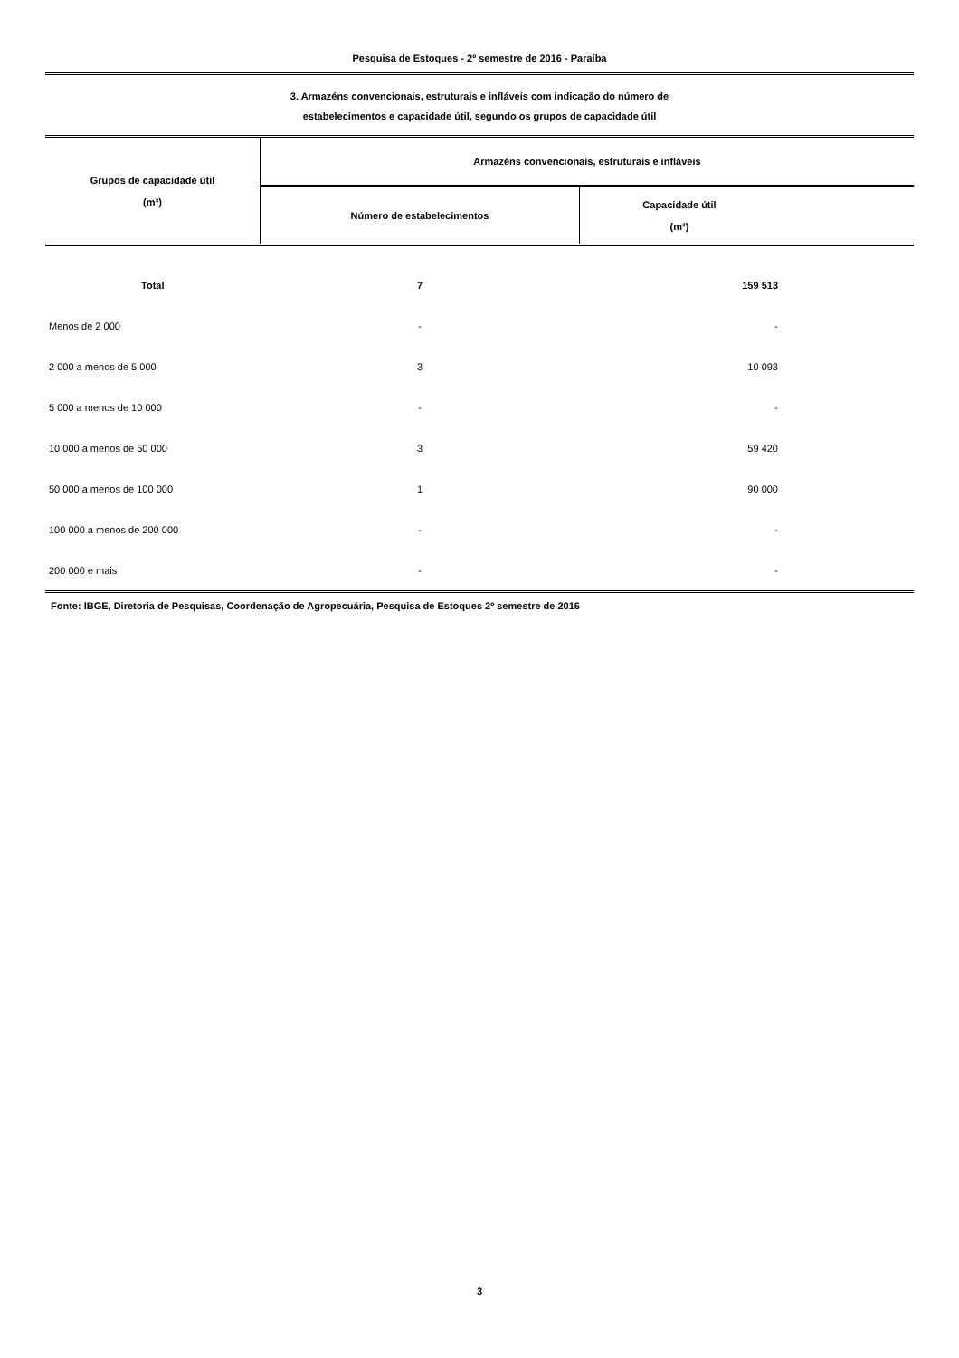Pesquisa de Estoques - 2º semestre de 2016 - Paraíba
3. Armazéns convencionais, estruturais e infláveis com indicação do número de
estabelecimentos e capacidade útil, segundo os grupos de capacidade útil
| Grupos de capacidade útil (m³) | Armazéns convencionais, estruturais e infláveis | |
| --- | --- | --- |
| | Número de estabelecimentos | Capacidade útil (m³) |
| Total | 7 | 159 513 |
| Menos de 2 000 | - | - |
| 2 000 a menos de 5 000 | 3 | 10 093 |
| 5 000 a menos de 10 000 | - | - |
| 10 000 a menos de 50 000 | 3 | 59 420 |
| 50 000 a menos de 100 000 | 1 | 90 000 |
| 100 000 a menos de 200 000 | - | - |
| 200 000 e mais | - | - |
Fonte: IBGE, Diretoria de Pesquisas, Coordenação de Agropecuária, Pesquisa de Estoques 2º semestre de 2016
3